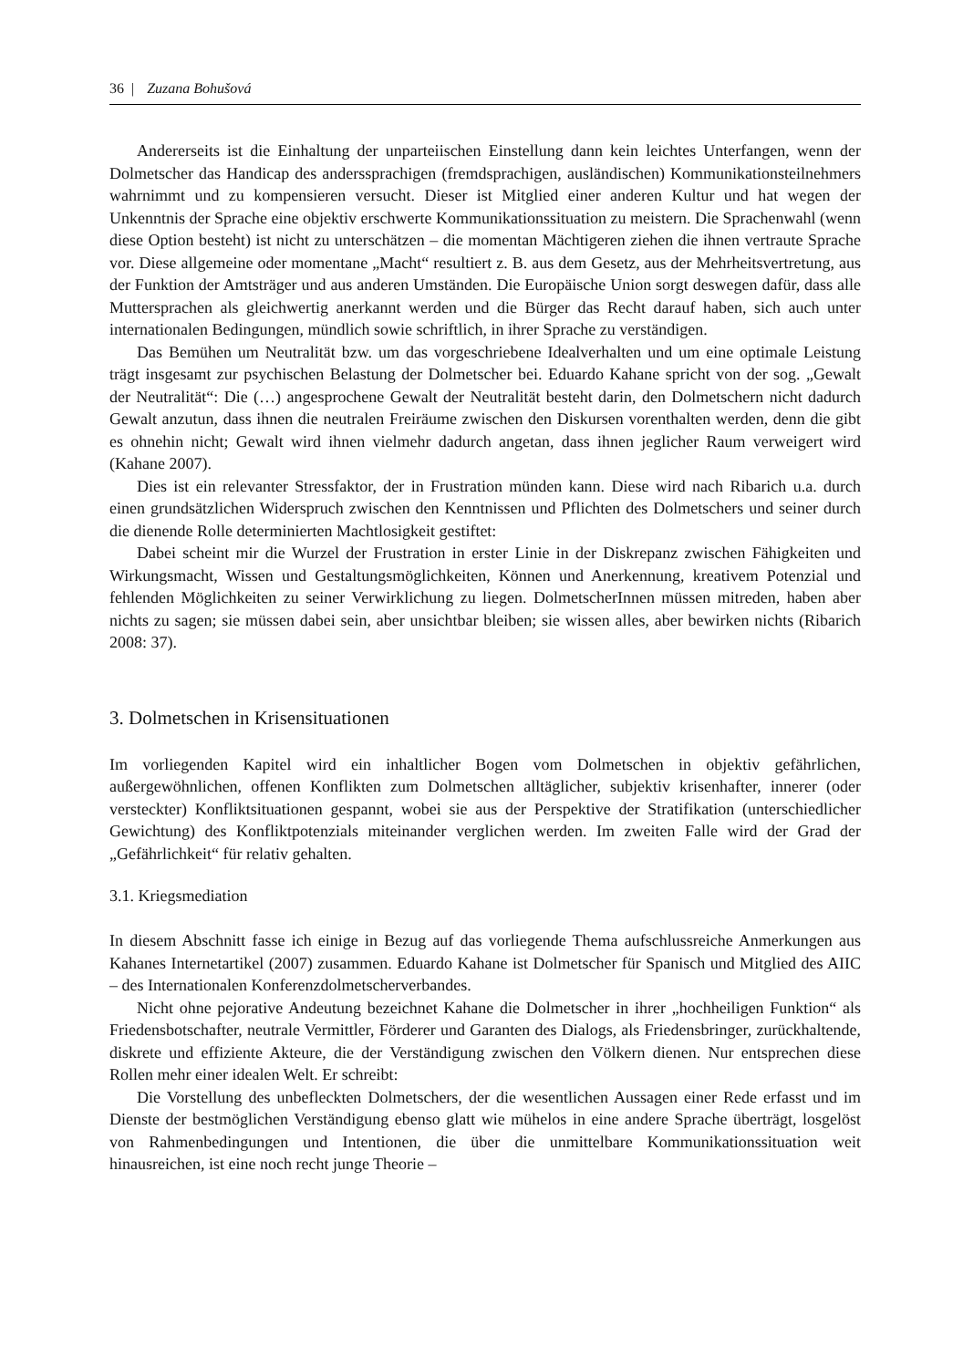36 | Zuzana Bohušová
Andererseits ist die Einhaltung der unparteiischen Einstellung dann kein leichtes Unterfangen, wenn der Dolmetscher das Handicap des anderssprachigen (fremdsprachigen, ausländischen) Kommunikationsteilnehmers wahrnimmt und zu kompensieren versucht. Dieser ist Mitglied einer anderen Kultur und hat wegen der Unkenntnis der Sprache eine objektiv erschwerte Kommunikationssituation zu meistern. Die Sprachenwahl (wenn diese Option besteht) ist nicht zu unterschätzen – die momentan Mächtigeren ziehen die ihnen vertraute Sprache vor. Diese allgemeine oder momentane „Macht“ resultiert z. B. aus dem Gesetz, aus der Mehrheitsvertretung, aus der Funktion der Amtsträger und aus anderen Umständen. Die Europäische Union sorgt deswegen dafür, dass alle Muttersprachen als gleichwertig anerkannt werden und die Bürger das Recht darauf haben, sich auch unter internationalen Bedingungen, mündlich sowie schriftlich, in ihrer Sprache zu verständigen.
Das Bemühen um Neutralität bzw. um das vorgeschriebene Idealverhalten und um eine optimale Leistung trägt insgesamt zur psychischen Belastung der Dolmetscher bei. Eduardo Kahane spricht von der sog. „Gewalt der Neutralität“: Die (…) angesprochene Gewalt der Neutralität besteht darin, den Dolmetschern nicht dadurch Gewalt anzutun, dass ihnen die neutralen Freiräume zwischen den Diskursen vorenthalten werden, denn die gibt es ohnehin nicht; Gewalt wird ihnen vielmehr dadurch angetan, dass ihnen jeglicher Raum verweigert wird (Kahane 2007).
Dies ist ein relevanter Stressfaktor, der in Frustration münden kann. Diese wird nach Ribarich u.a. durch einen grundsätzlichen Widerspruch zwischen den Kenntnissen und Pflichten des Dolmetschers und seiner durch die dienende Rolle determinierten Machtlosigkeit gestiftet:
Dabei scheint mir die Wurzel der Frustration in erster Linie in der Diskrepanz zwischen Fähigkeiten und Wirkungsmacht, Wissen und Gestaltungsmöglichkeiten, Können und Anerkennung, kreativem Potenzial und fehlenden Möglichkeiten zu seiner Verwirklichung zu liegen. DolmetscherInnen müssen mitreden, haben aber nichts zu sagen; sie müssen dabei sein, aber unsichtbar bleiben; sie wissen alles, aber bewirken nichts (Ribarich 2008: 37).
3. Dolmetschen in Krisensituationen
Im vorliegenden Kapitel wird ein inhaltlicher Bogen vom Dolmetschen in objektiv gefährlichen, außergewöhnlichen, offenen Konflikten zum Dolmetschen alltäglicher, subjektiv krisenhafter, innerer (oder versteckter) Konfliktsituationen gespannt, wobei sie aus der Perspektive der Stratifikation (unterschiedlicher Gewichtung) des Konfliktpotenzials miteinander verglichen werden. Im zweiten Falle wird der Grad der „Gefährlichkeit“ für relativ gehalten.
3.1. Kriegsmediation
In diesem Abschnitt fasse ich einige in Bezug auf das vorliegende Thema aufschlussreiche Anmerkungen aus Kahanes Internetartikel (2007) zusammen. Eduardo Kahane ist Dolmetscher für Spanisch und Mitglied des AIIC – des Internationalen Konferenzdolmetscherverbandes.
Nicht ohne pejorative Andeutung bezeichnet Kahane die Dolmetscher in ihrer „hochheiligen Funktion“ als Friedensbotschafter, neutrale Vermittler, Förderer und Garanten des Dialogs, als Friedensbringer, zurückhaltende, diskrete und effiziente Akteure, die der Verständigung zwischen den Völkern dienen. Nur entsprechen diese Rollen mehr einer idealen Welt. Er schreibt:
Die Vorstellung des unbefleckten Dolmetschers, der die wesentlichen Aussagen einer Rede erfasst und im Dienste der bestmöglichen Verständigung ebenso glatt wie mühelos in eine andere Sprache überträgt, losgelöst von Rahmenbedingungen und Intentionen, die über die unmittelbare Kommunikationssituation weit hinausreichen, ist eine noch recht junge Theorie –